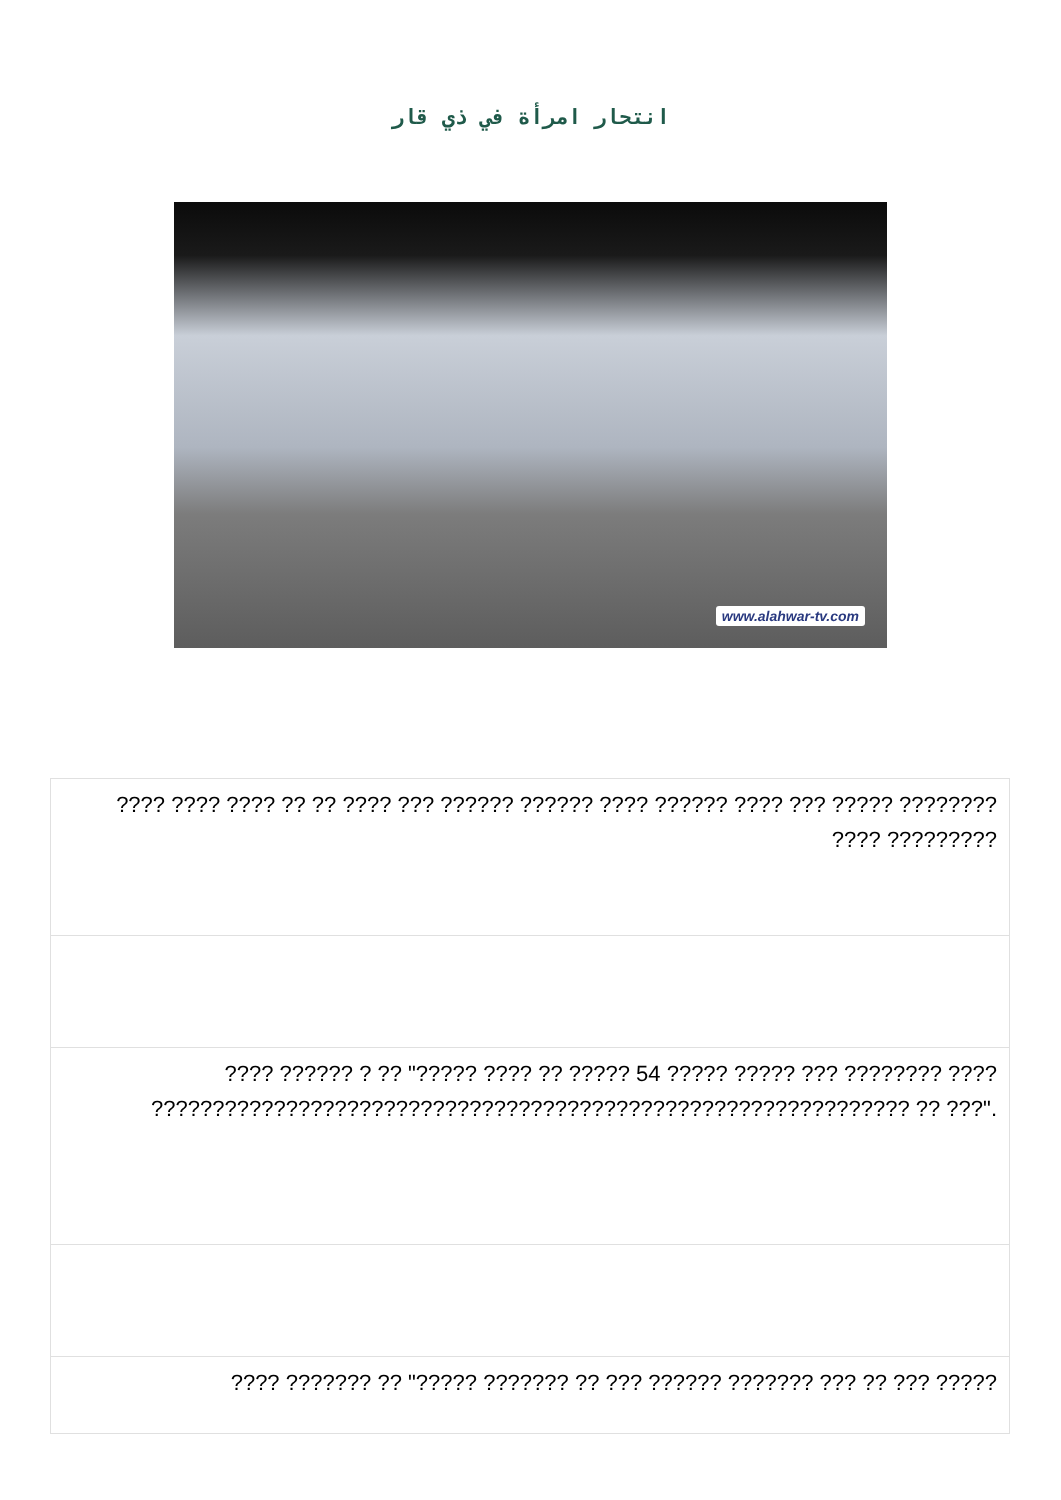انتحار امرأة في ذي قار
www.alahwar-tv.com
| ???? ???? ???? ?? ?? ???? ??? ?????? ?????? ???? ?????? ???? ??? ????? ???????? ???? ????????? |
| ???? ?????? ? ?? "????? ???? ?? ????? 54 ????? ????? ??? ???????? ???? ?????????????????????????????????????????????????????????????? ?? ???". |
| ???? ??????? ?? "????? ??????? ?? ??? ?????? ??????? ??? ?? ??? ????? |